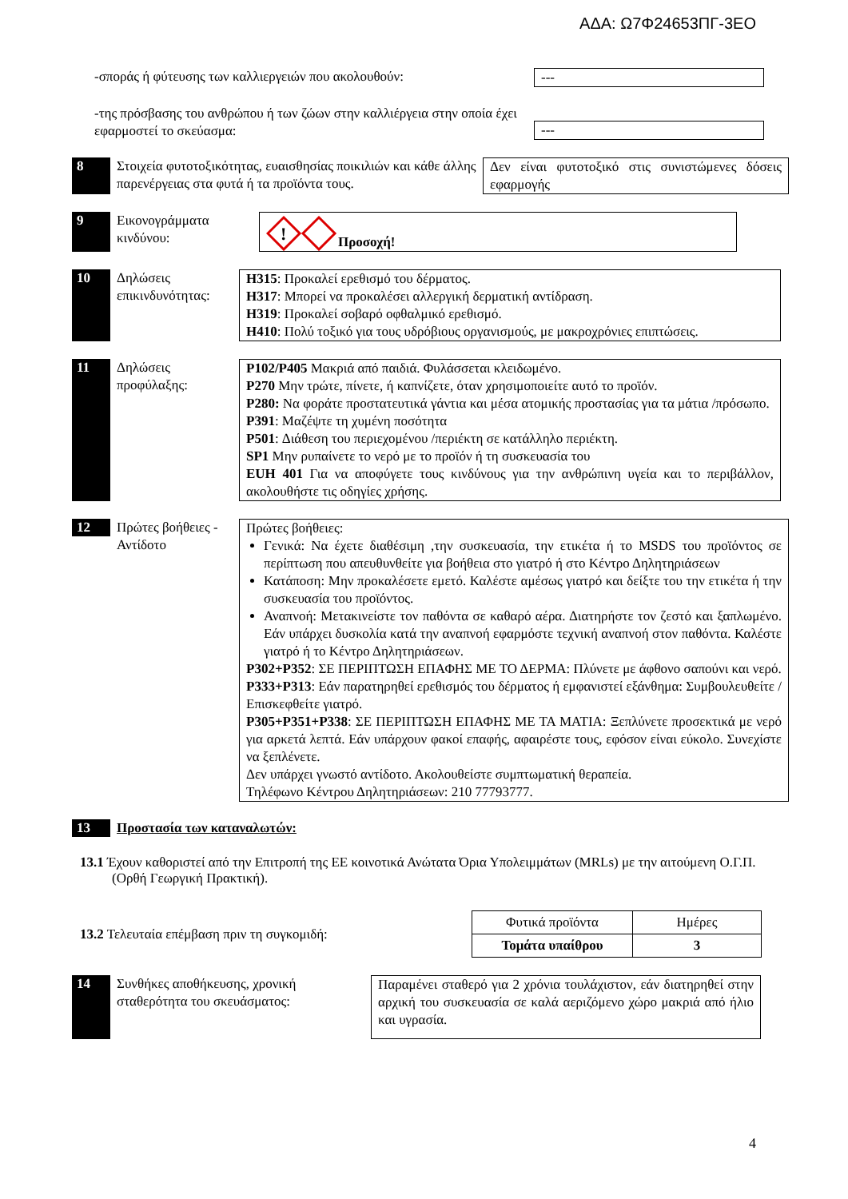ΑΔΑ: Ω7Φ24653ΠΓ-3ΕΟ
-σποράς ή φύτευσης των καλλιεργειών που ακολουθούν: ---
-της πρόσβασης του ανθρώπου ή των ζώων στην καλλιέργεια στην οποία έχει εφαρμοστεί το σκεύασμα:
---
8 Στοιχεία φυτοτοξικότητας, ευαισθησίας ποικιλιών και κάθε άλλης παρενέργειας στα φυτά ή τα προϊόντα τους.
Δεν είναι φυτοτοξικό στις συνιστώμενες δόσεις εφαρμογής
9 Εικονογράμματα κινδύνου:
!
Προσοχή!
10 Δηλώσεις επικινδυνότητας:
H315: Προκαλεί ερεθισμό του δέρματος.
H317: Μπορεί να προκαλέσει αλλεργική δερματική αντίδραση.
H319: Προκαλεί σοβαρό οφθαλμικό ερεθισμό.
H410: Πολύ τοξικό για τους υδρόβιους οργανισμούς, με μακροχρόνιες επιπτώσεις.
11 Δηλώσεις προφύλαξης:
P102/P405 Μακριά από παιδιά. Φυλάσσεται κλειδωμένο.
P270 Μην τρώτε, πίνετε, ή καπνίζετε, όταν χρησιμοποιείτε αυτό το προϊόν.
P280: Να φοράτε προστατευτικά γάντια και μέσα ατομικής προστασίας για τα μάτια /πρόσωπο.
P391: Μαζέψτε τη χυμένη ποσότητα
P501: Διάθεση του περιεχομένου /περιέκτη σε κατάλληλο περιέκτη.
SP1 Μην ρυπαίνετε το νερό με το προϊόν ή τη συσκευασία του
EUH 401 Για να αποφύγετε τους κινδύνους για την ανθρώπινη υγεία και το περιβάλλον, ακολουθήστε τις οδηγίες χρήσης.
12
Πρώτες βοήθειες - Αντίδοτο
Πρώτες βοήθειες:
Γενικά: Να έχετε διαθέσιμη ,την συσκευασία, την ετικέτα ή το MSDS του προϊόντος σε περίπτωση που απευθυνθείτε για βοήθεια στο γιατρό ή στο Κέντρο Δηλητηριάσεων
Κατάποση: Μην προκαλέσετε εμετό. Καλέστε αμέσως γιατρό και δείξτε του την ετικέτα ή την συσκευασία του προϊόντος.
Αναπνοή: Μετακινείστε τον παθόντα σε καθαρό αέρα. Διατηρήστε τον ζεστό και ξαπλωμένο. Εάν υπάρχει δυσκολία κατά την αναπνοή εφαρμόστε τεχνική αναπνοή στον παθόντα. Καλέστε γιατρό ή το Κέντρο Δηλητηριάσεων.
P302+P352: ΣΕ ΠΕΡΙΠΤΩΣΗ ΕΠΑΦΗΣ ΜΕ ΤΟ ΔΕΡΜΑ: Πλύνετε με άφθονο σαπούνι και νερό.
P333+P313: Εάν παρατηρηθεί ερεθισμός του δέρματος ή εμφανιστεί εξάνθημα: Συμβουλευθείτε / Επισκεφθείτε γιατρό.
P305+P351+P338: ΣΕ ΠΕΡΙΠΤΩΣΗ ΕΠΑΦΗΣ ΜΕ ΤΑ ΜΑΤΙΑ: Ξεπλύνετε προσεκτικά με νερό για αρκετά λεπτά. Εάν υπάρχουν φακοί επαφής, αφαιρέστε τους, εφόσον είναι εύκολο. Συνεχίστε να ξεπλένετε.
Δεν υπάρχει γνωστό αντίδοτο. Ακολουθείστε συμπτωματική θεραπεία.
Τηλέφωνο Κέντρου Δηλητηριάσεων: 210 77793777.
13 Προστασία των καταναλωτών:
13.1 Έχουν καθοριστεί από την Επιτροπή της ΕΕ κοινοτικά Ανώτατα Όρια Υπολειμμάτων (MRLs) με την αιτούμενη Ο.Γ.Π. (Ορθή Γεωργική Πρακτική).
13.2 Τελευταία επέμβαση πριν τη συγκομιδή:
| Φυτικά προϊόντα | Ημέρες |
| Τομάτα υπαίθρου | 3 |
14
Συνθήκες αποθήκευσης, χρονική σταθερότητα του σκευάσματος:
Παραμένει σταθερό για 2 χρόνια τουλάχιστον, εάν διατηρηθεί στην αρχική του συσκευασία σε καλά αεριζόμενο χώρο μακριά από ήλιο και υγρασία.
4